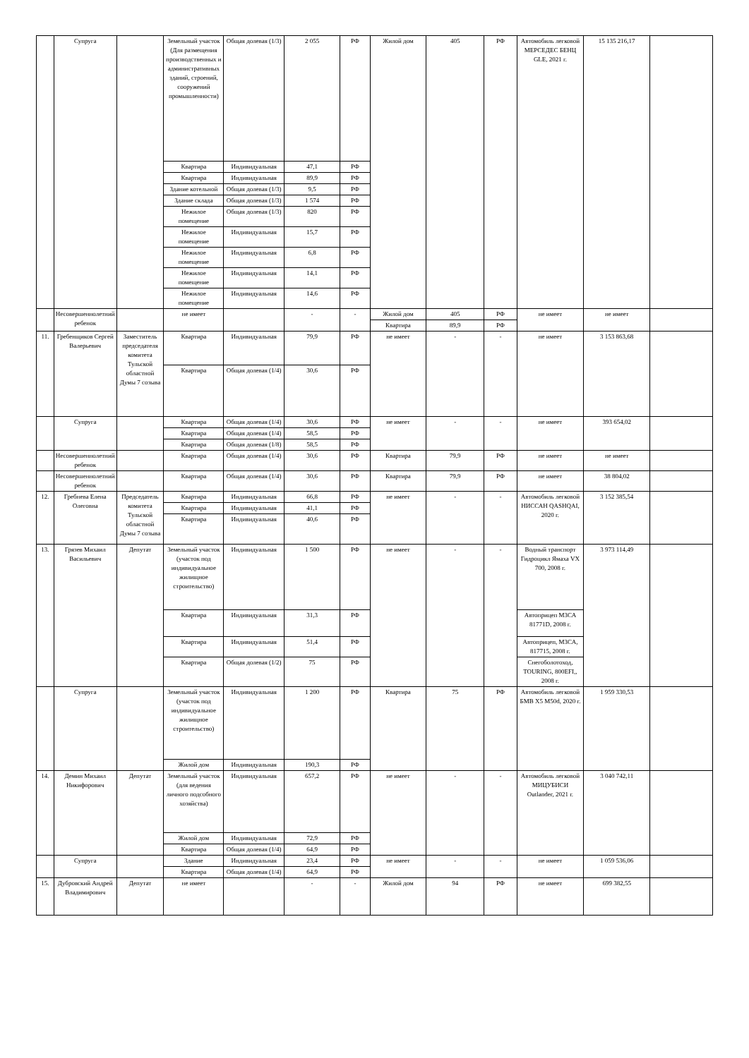| | Супруга | | Земельный участок (Для размещения производственных и административных зданий, строений, сооружений промышленности) | Общая долевая (1/3) | 2 055 | РФ | Жилой дом | 405 | РФ | Автомобиль легковой МЕРСЕДЕС БЕНЦ GLE, 2021 г. | 15 135 216,17 | |
| | | | Квартира | Индивидуальная | 47,1 | РФ | | | | | | |
| | | | Квартира | Индивидуальная | 89,9 | РФ | | | | | | |
| | | | Здание котельной | Общая долевая (1/3) | 9,5 | РФ | | | | | | |
| | | | Здание склада | Общая долевая (1/3) | 1 574 | РФ | | | | | | |
| | | | Нежилое помещение | Общая долевая (1/3) | 820 | РФ | | | | | | |
| | | | Нежилое помещение | Индивидуальная | 15,7 | РФ | | | | | | |
| | | | Нежилое помещение | Индивидуальная | 6,8 | РФ | | | | | | |
| | | | Нежилое помещение | Индивидуальная | 14,1 | РФ | | | | | | |
| | | | Нежилое помещение | Индивидуальная | 14,6 | РФ | | | | | | |
| | Несовершеннолетний ребенок | | не имеет | | - | - | Жилой дом | 405 | РФ | не имеет | не имеет | |
| | | | | | | | Квартира | 89,9 | РФ | | | |
| 11. | Гребенщиков Сергей Валерьевич | Заместитель председателя комитета Тульской областной Думы 7 созыва | Квартира | Индивидуальная | 79,9 | РФ | не имеет | - | - | не имеет | 3 153 863,68 | |
| | | | Квартира | Общая долевая (1/4) | 30,6 | РФ | | | | | | |
| | Супруга | | Квартира | Общая долевая (1/4) | 30,6 | РФ | не имеет | - | - | не имеет | 393 654,02 | |
| | | | Квартира | Общая долевая (1/4) | 58,5 | РФ | | | | | | |
| | | | Квартира | Общая долевая (1/8) | 58,5 | РФ | | | | | | |
| | Несовершеннолетний ребенок | | Квартира | Общая долевая (1/4) | 30,6 | РФ | Квартира | 79,9 | РФ | не имеет | не имеет | |
| | Несовершеннолетний ребенок | | Квартира | Общая долевая (1/4) | 30,6 | РФ | Квартира | 79,9 | РФ | не имеет | 38 804,02 | |
| 12. | Гребнева Елена Олеговна | Председатель комитета Тульской областной Думы 7 созыва | Квартира | Индивидуальная | 66,8 | РФ | не имеет | - | - | Автомобиль легковой НИССАН QASHQAI, 2020 г. | 3 152 385,54 | |
| | | | Квартира | Индивидуальная | 41,1 | РФ | | | | | | |
| | | | Квартира | Индивидуальная | 40,6 | РФ | | | | | | |
| 13. | Грязев Михаил Васильевич | Депутат | Земельный участок (участок под индивидуальное жилищное строительство) | Индивидуальная | 1 500 | РФ | не имеет | - | - | Водный транспорт Гидроцикл Ямаха VX 700, 2008 г. | 3 973 114,49 | |
| | | | Квартира | Индивидуальная | 31,3 | РФ | | | | Автоприцеп МЗСА 81771D, 2008 г. | | |
| | | | Квартира | Индивидуальная | 51,4 | РФ | | | | Автоприцеп, МЗСА, 817715, 2008 г. | | |
| | | | Квартира | Общая долевая (1/2) | 75 | РФ | | | | Снегоболотоход, TOURING, 800EFI,, 2008 г. | | |
| | Супруга | | Земельный участок (участок под индивидуальное жилищное строительство) | Индивидуальная | 1 200 | РФ | Квартира | 75 | РФ | Автомобиль легковой БМВ X5 M50d, 2020 г. | 1 959 330,53 | |
| | | | Жилой дом | Индивидуальная | 190,3 | РФ | | | | | | |
| 14. | Демин Михаил Никифорович | Депутат | Земельный участок (для ведения личного подсобного хозяйства) | Индивидуальная | 657,2 | РФ | не имеет | - | - | Автомобиль легковой МИЦУБИСИ Outlander, 2021 г. | 3 040 742,11 | |
| | | | Жилой дом | Индивидуальная | 72,9 | РФ | | | | | | |
| | | | Квартира | Общая долевая (1/4) | 64,9 | РФ | | | | | | |
| | Супруга | | Здание | Индивидуальная | 23,4 | РФ | не имеет | - | - | не имеет | 1 059 536,06 | |
| | | | Квартира | Общая долевая (1/4) | 64,9 | РФ | | | | | | |
| 15. | Дубровский Андрей Владимирович | Депутат | не имеет | | - | - | Жилой дом | 94 | РФ | не имеет | 699 382,55 | |